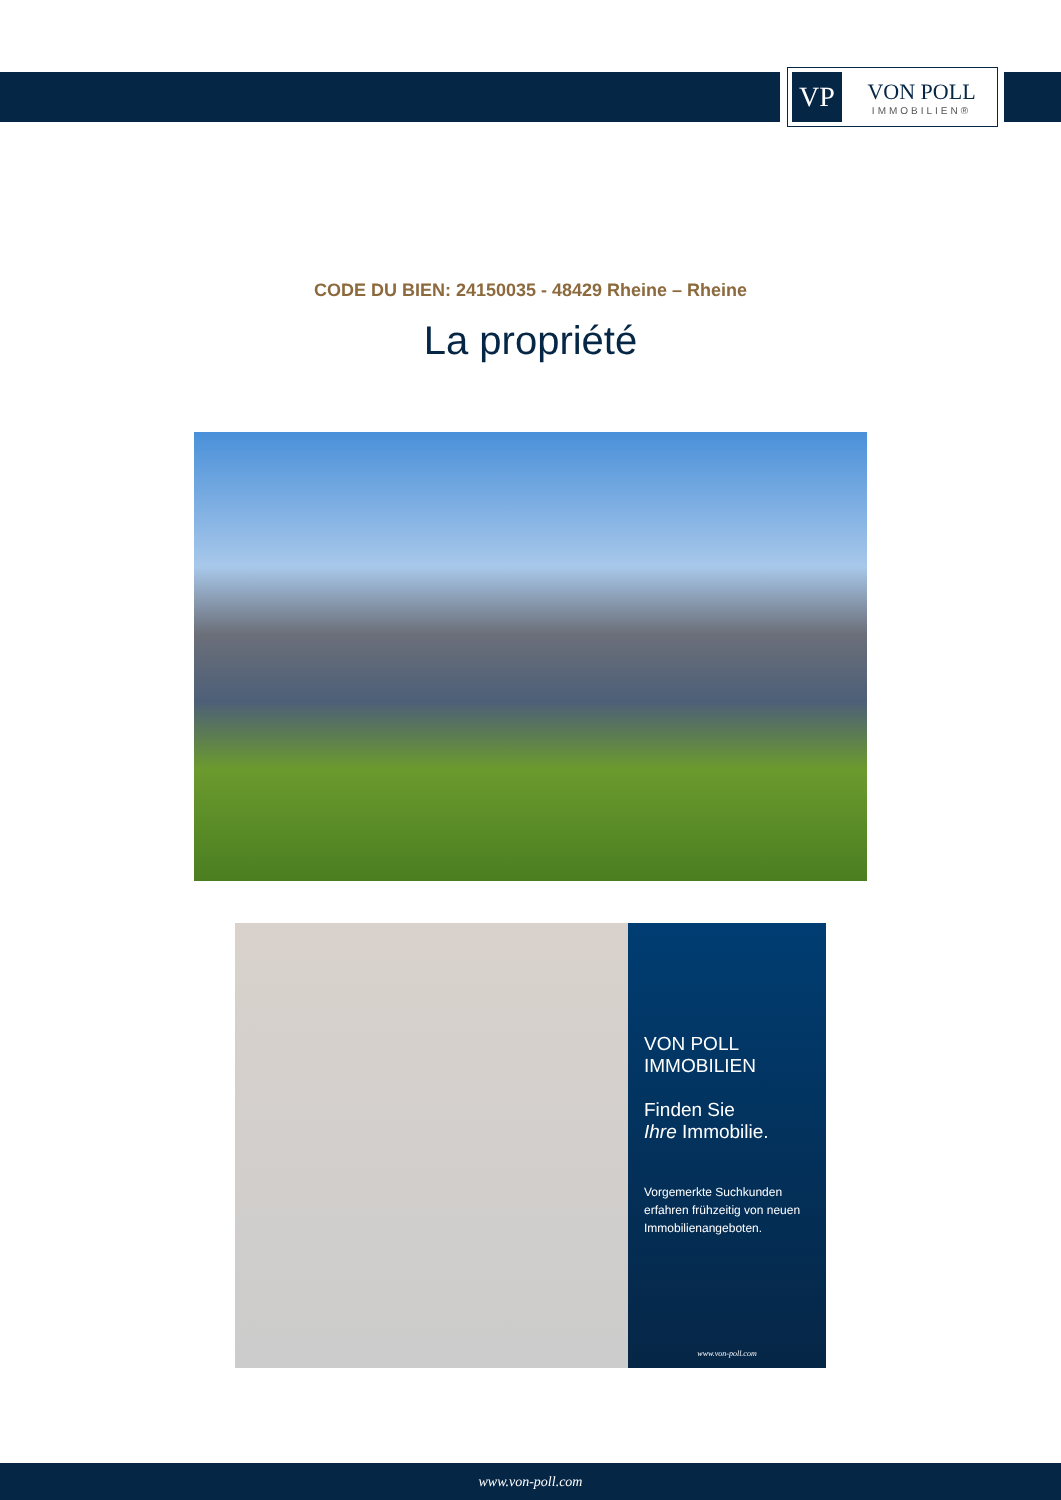VP
VON POLL
IMMOBILIEN®
CODE DU BIEN: 24150035 - 48429 Rheine – Rheine
La propriété
VON POLL IMMOBILIEN
Finden Sie
Ihre Immobilie.
Vorgemerkte Suchkunden erfahren frühzeitig von neuen Immobilienangeboten.
www.von-poll.com
www.von-poll.com